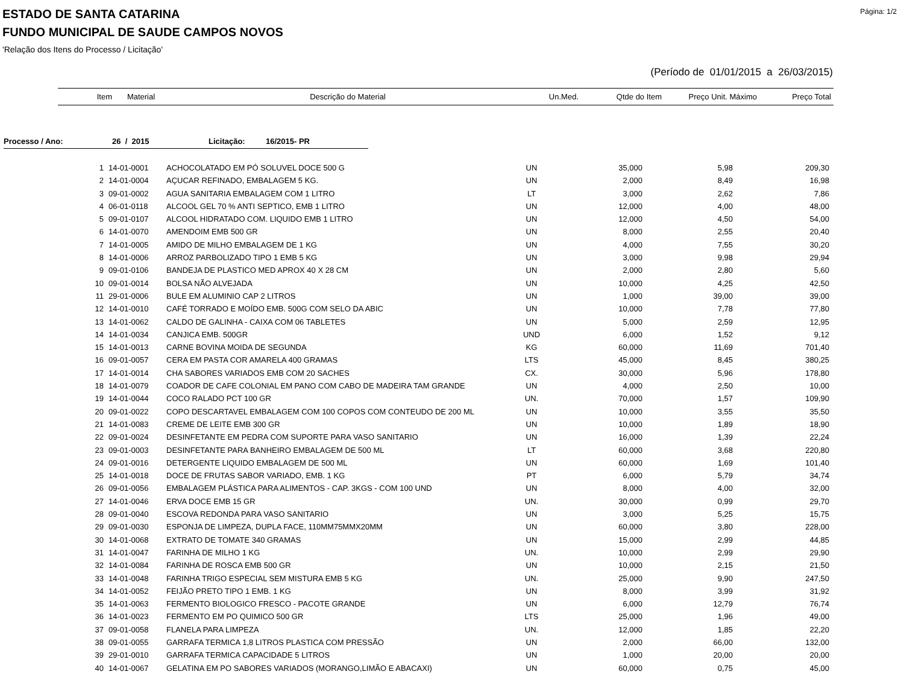Página: 1/2
ESTADO DE SANTA CATARINA
FUNDO MUNICIPAL DE SAUDE CAMPOS NOVOS
'Relação dos Itens do Processo / Licitação'
(Período de 01/01/2015 a 26/03/2015)
| Item | Material | Descrição do Material | Un.Med. | Qtde do Item | Preço Unit. Máximo | Preço Total |
| --- | --- | --- | --- | --- | --- | --- |
Processo / Ano: 26 / 2015 Licitação: 16/2015- PR
| 1 | 14-01-0001 | ACHOCOLATADO EM PÓ SOLUVEL DOCE 500 G | UN | 35,000 | 5,98 | 209,30 |
| 2 | 14-01-0004 | AÇUCAR REFINADO, EMBALAGEM 5 KG. | UN | 2,000 | 8,49 | 16,98 |
| 3 | 09-01-0002 | AGUA SANITARIA EMBALAGEM COM 1 LITRO | LT | 3,000 | 2,62 | 7,86 |
| 4 | 06-01-0118 | ALCOOL GEL 70 % ANTI SEPTICO, EMB 1 LITRO | UN | 12,000 | 4,00 | 48,00 |
| 5 | 09-01-0107 | ALCOOL HIDRATADO COM. LIQUIDO EMB 1 LITRO | UN | 12,000 | 4,50 | 54,00 |
| 6 | 14-01-0070 | AMENDOIM EMB 500 GR | UN | 8,000 | 2,55 | 20,40 |
| 7 | 14-01-0005 | AMIDO DE MILHO EMBALAGEM DE 1 KG | UN | 4,000 | 7,55 | 30,20 |
| 8 | 14-01-0006 | ARROZ PARBOLIZADO TIPO 1 EMB 5 KG | UN | 3,000 | 9,98 | 29,94 |
| 9 | 09-01-0106 | BANDEJA DE PLASTICO MED APROX 40 X 28 CM | UN | 2,000 | 2,80 | 5,60 |
| 10 | 09-01-0014 | BOLSA NÃO ALVEJADA | UN | 10,000 | 4,25 | 42,50 |
| 11 | 29-01-0006 | BULE EM ALUMINIO CAP 2 LITROS | UN | 1,000 | 39,00 | 39,00 |
| 12 | 14-01-0010 | CAFÉ TORRADO E MOÍDO EMB. 500G COM SELO DA ABIC | UN | 10,000 | 7,78 | 77,80 |
| 13 | 14-01-0062 | CALDO DE GALINHA - CAIXA COM 06 TABLETES | UN | 5,000 | 2,59 | 12,95 |
| 14 | 14-01-0034 | CANJICA EMB. 500GR | UND | 6,000 | 1,52 | 9,12 |
| 15 | 14-01-0013 | CARNE BOVINA MOIDA DE SEGUNDA | KG | 60,000 | 11,69 | 701,40 |
| 16 | 09-01-0057 | CERA EM PASTA COR AMARELA 400 GRAMAS | LTS | 45,000 | 8,45 | 380,25 |
| 17 | 14-01-0014 | CHA SABORES VARIADOS EMB COM 20 SACHES | CX. | 30,000 | 5,96 | 178,80 |
| 18 | 14-01-0079 | COADOR DE CAFE COLONIAL EM PANO COM CABO DE MADEIRA TAM GRANDE | UN | 4,000 | 2,50 | 10,00 |
| 19 | 14-01-0044 | COCO RALADO PCT 100 GR | UN. | 70,000 | 1,57 | 109,90 |
| 20 | 09-01-0022 | COPO DESCARTAVEL EMBALAGEM COM 100 COPOS COM CONTEUDO DE 200 ML | UN | 10,000 | 3,55 | 35,50 |
| 21 | 14-01-0083 | CREME DE LEITE EMB 300 GR | UN | 10,000 | 1,89 | 18,90 |
| 22 | 09-01-0024 | DESINFETANTE EM PEDRA COM SUPORTE PARA VASO SANITARIO | UN | 16,000 | 1,39 | 22,24 |
| 23 | 09-01-0003 | DESINFETANTE PARA BANHEIRO EMBALAGEM DE 500 ML | LT | 60,000 | 3,68 | 220,80 |
| 24 | 09-01-0016 | DETERGENTE LIQUIDO EMBALAGEM DE 500 ML | UN | 60,000 | 1,69 | 101,40 |
| 25 | 14-01-0018 | DOCE DE FRUTAS SABOR VARIADO, EMB. 1 KG | PT | 6,000 | 5,79 | 34,74 |
| 26 | 09-01-0056 | EMBALAGEM PLÁSTICA PARA ALIMENTOS - CAP. 3KGS - COM 100 UND | UN | 8,000 | 4,00 | 32,00 |
| 27 | 14-01-0046 | ERVA DOCE EMB 15 GR | UN. | 30,000 | 0,99 | 29,70 |
| 28 | 09-01-0040 | ESCOVA REDONDA PARA VASO SANITARIO | UN | 3,000 | 5,25 | 15,75 |
| 29 | 09-01-0030 | ESPONJA DE LIMPEZA, DUPLA FACE, 110MM75MMX20MM | UN | 60,000 | 3,80 | 228,00 |
| 30 | 14-01-0068 | EXTRATO DE TOMATE 340 GRAMAS | UN | 15,000 | 2,99 | 44,85 |
| 31 | 14-01-0047 | FARINHA DE MILHO 1 KG | UN. | 10,000 | 2,99 | 29,90 |
| 32 | 14-01-0084 | FARINHA DE ROSCA EMB 500 GR | UN | 10,000 | 2,15 | 21,50 |
| 33 | 14-01-0048 | FARINHA TRIGO ESPECIAL SEM MISTURA EMB 5 KG | UN. | 25,000 | 9,90 | 247,50 |
| 34 | 14-01-0052 | FEIJÃO PRETO TIPO 1 EMB. 1 KG | UN | 8,000 | 3,99 | 31,92 |
| 35 | 14-01-0063 | FERMENTO BIOLOGICO FRESCO - PACOTE GRANDE | UN | 6,000 | 12,79 | 76,74 |
| 36 | 14-01-0023 | FERMENTO EM PO QUIMICO 500 GR | LTS | 25,000 | 1,96 | 49,00 |
| 37 | 09-01-0058 | FLANELA PARA LIMPEZA | UN. | 12,000 | 1,85 | 22,20 |
| 38 | 09-01-0055 | GARRAFA TERMICA 1,8 LITROS PLASTICA COM PRESSÃO | UN | 2,000 | 66,00 | 132,00 |
| 39 | 29-01-0010 | GARRAFA TERMICA CAPACIDADE 5 LITROS | UN | 1,000 | 20,00 | 20,00 |
| 40 | 14-01-0067 | GELATINA EM PO SABORES VARIADOS (MORANGO,LIMÃO E ABACAXI) | UN | 60,000 | 0,75 | 45,00 |